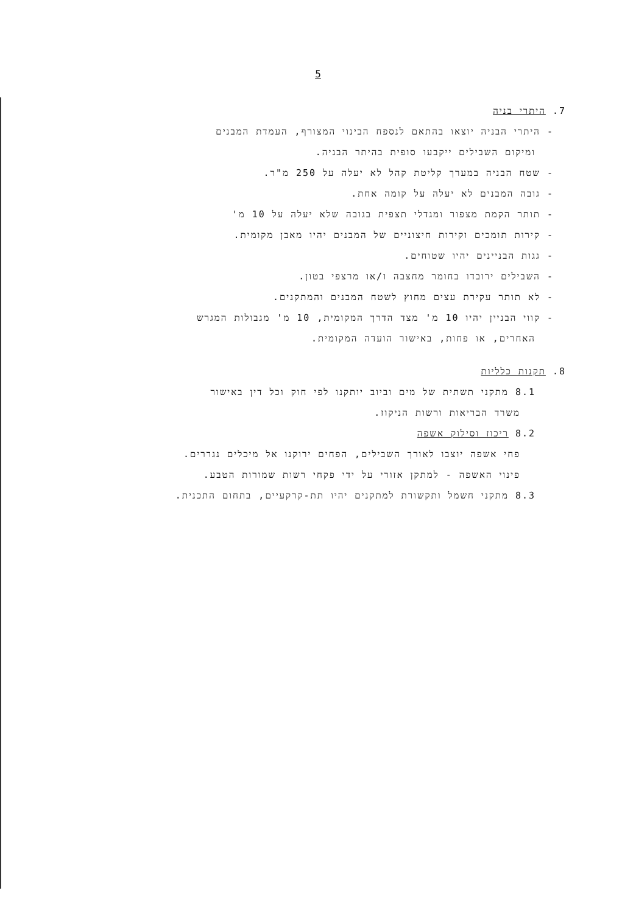5
7. היתרי בניה
- היתרי הבניה יוצאו בהתאם לנספח הבינוי המצורף, העמדת המבנים
ומיקום השבילים ייקבעו סופית בהיתר הבניה.
- שטח הבניה במערך קליטת קהל לא יעלה על 250 מ"ר.
- גובה המבנים לא יעלה על קומה אחת.
- תותר הקמת מצפור ומגדלי תצפית בגובה שלא יעלה על 10 מ'
- קירות תומכים וקירות חיצוניים של המבנים יהיו מאבן מקומית.
- גגות הבניינים יהיו שטוחים.
- השבילים ירובדו בחומר מחצבה ו/או מרצפי בטון.
- לא תותר עקירת עצים מחוץ לשטח המבנים והמתקנים.
- קווי הבניין יהיו 10 מ' מצד הדרך המקומית, 10 מ' מגבולות המגרש
האחרים, או פחות, באישור הועדה המקומית.
8. תקנות כלליות
8.1 מתקני תשתית של מים וביוב יותקנו לפי חוק וכל דין באישור
משרד הבריאות ורשות הניקוז.
8.2 ריכוז וסילוק אשפה
פחי אשפה יוצבו לאורך השבילים, הפחים ירוקנו אל מיכלים נגררים.
פינוי האשפה - למתקן אזורי על ידי פקחי רשות שמורות הטבע.
8.3 מתקני חשמל ותקשורת למתקנים יהיו תת-קרקעיים, בתחום התכנית.